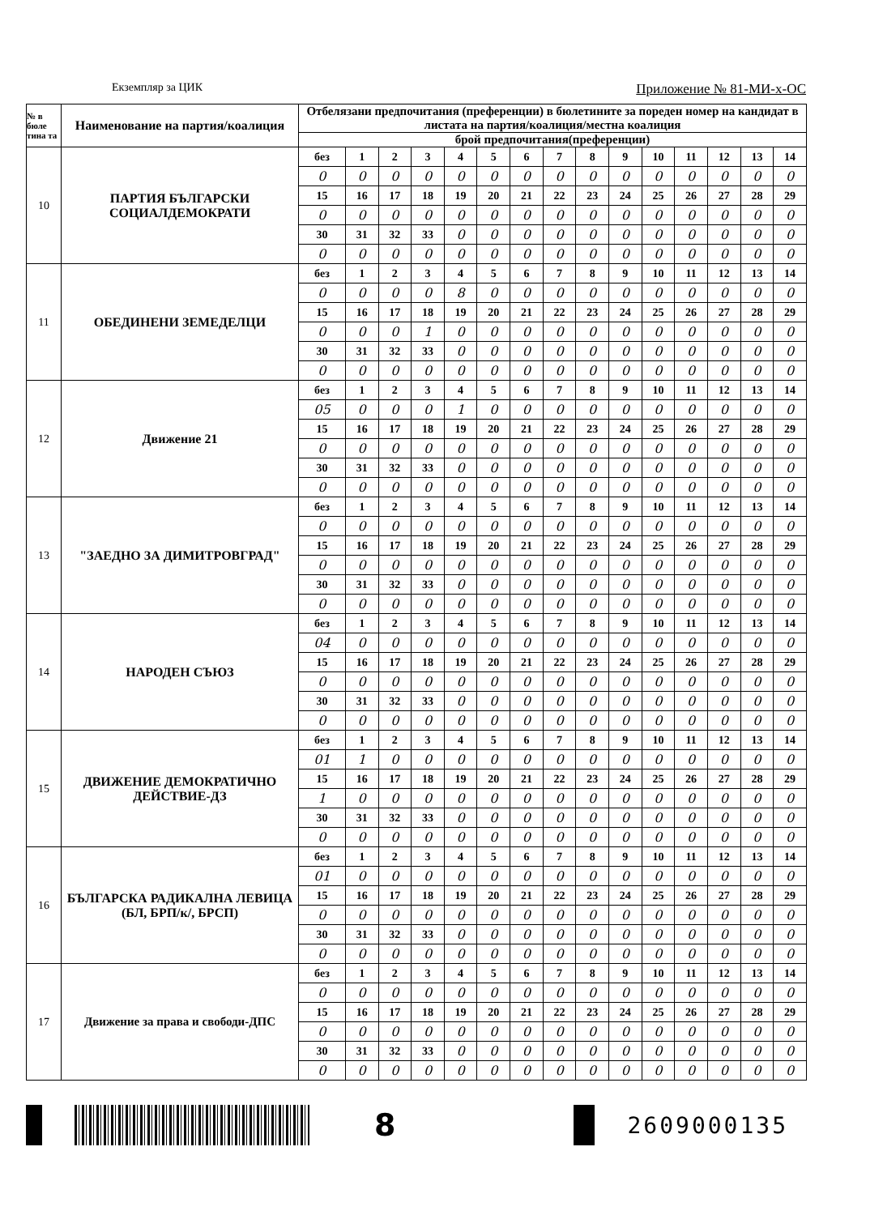Екземпляр за ЦИК Приложение № 81-МИ-х-ОС
| № в бюле тина та | Наименование на партия/коалиция | Отбелязани предпочитания (преференции) в бюлетините за пореден номер на кандидат в листата на партия/коалиция/местна коалиция | | | | | | | | | | | | | | |
| --- | --- | --- | --- | --- | --- | --- | --- | --- | --- | --- | --- | --- | --- | --- | --- | --- |
| | | брой предпочитания(преференции) | | | | | | | | | | | | | | |
| 10 | ПАРТИЯ БЪЛГАРСКИ СОЦИАЛДЕМОКРАТИ | без | 1 | 2 | 3 | 4 | 5 | 6 | 7 | 8 | 9 | 10 | 11 | 12 | 13 | 14 |
| | | 0 | 0 | 0 | 0 | 0 | 0 | 0 | 0 | 0 | 0 | 0 | 0 | 0 | 0 | 0 |
| | | 15 | 16 | 17 | 18 | 19 | 20 | 21 | 22 | 23 | 24 | 25 | 26 | 27 | 28 | 29 |
| | | 0 | 0 | 0 | 0 | 0 | 0 | 0 | 0 | 0 | 0 | 0 | 0 | 0 | 0 | 0 |
| | | 30 | 31 | 32 | 33 | 0 | 0 | 0 | 0 | 0 | 0 | 0 | 0 | 0 | 0 | 0 |
| | | 0 | 0 | 0 | 0 | 0 | 0 | 0 | 0 | 0 | 0 | 0 | 0 | 0 | 0 | 0 |
| 11 | ОБЕДИНЕНИ ЗЕМЕДЕЛЦИ | без | 1 | 2 | 3 | 4 | 5 | 6 | 7 | 8 | 9 | 10 | 11 | 12 | 13 | 14 |
| | | 0 | 0 | 0 | 0 | 8 | 0 | 0 | 0 | 0 | 0 | 0 | 0 | 0 | 0 | 0 |
| | | 15 | 16 | 17 | 18 | 19 | 20 | 21 | 22 | 23 | 24 | 25 | 26 | 27 | 28 | 29 |
| | | 0 | 0 | 0 | 1 | 0 | 0 | 0 | 0 | 0 | 0 | 0 | 0 | 0 | 0 | 0 |
| | | 30 | 31 | 32 | 33 | 0 | 0 | 0 | 0 | 0 | 0 | 0 | 0 | 0 | 0 | 0 |
| | | 0 | 0 | 0 | 0 | 0 | 0 | 0 | 0 | 0 | 0 | 0 | 0 | 0 | 0 | 0 |
| 12 | Движение 21 | без | 1 | 2 | 3 | 4 | 5 | 6 | 7 | 8 | 9 | 10 | 11 | 12 | 13 | 14 |
| | | 05 | 0 | 0 | 0 | 1 | 0 | 0 | 0 | 0 | 0 | 0 | 0 | 0 | 0 | 0 |
| | | 15 | 16 | 17 | 18 | 19 | 20 | 21 | 22 | 23 | 24 | 25 | 26 | 27 | 28 | 29 |
| | | 0 | 0 | 0 | 0 | 0 | 0 | 0 | 0 | 0 | 0 | 0 | 0 | 0 | 0 | 0 |
| | | 30 | 31 | 32 | 33 | 0 | 0 | 0 | 0 | 0 | 0 | 0 | 0 | 0 | 0 | 0 |
| | | 0 | 0 | 0 | 0 | 0 | 0 | 0 | 0 | 0 | 0 | 0 | 0 | 0 | 0 | 0 |
| 13 | "ЗАЕДНО ЗА ДИМИТРОВГРАД" | без | 1 | 2 | 3 | 4 | 5 | 6 | 7 | 8 | 9 | 10 | 11 | 12 | 13 | 14 |
| | | 0 | 0 | 0 | 0 | 0 | 0 | 0 | 0 | 0 | 0 | 0 | 0 | 0 | 0 | 0 |
| | | 15 | 16 | 17 | 18 | 19 | 20 | 21 | 22 | 23 | 24 | 25 | 26 | 27 | 28 | 29 |
| | | 0 | 0 | 0 | 0 | 0 | 0 | 0 | 0 | 0 | 0 | 0 | 0 | 0 | 0 | 0 |
| | | 30 | 31 | 32 | 33 | 0 | 0 | 0 | 0 | 0 | 0 | 0 | 0 | 0 | 0 | 0 |
| | | 0 | 0 | 0 | 0 | 0 | 0 | 0 | 0 | 0 | 0 | 0 | 0 | 0 | 0 | 0 |
| 14 | НАРОДЕН СЪЮЗ | без | 1 | 2 | 3 | 4 | 5 | 6 | 7 | 8 | 9 | 10 | 11 | 12 | 13 | 14 |
| | | 04 | 0 | 0 | 0 | 0 | 0 | 0 | 0 | 0 | 0 | 0 | 0 | 0 | 0 | 0 |
| | | 15 | 16 | 17 | 18 | 19 | 20 | 21 | 22 | 23 | 24 | 25 | 26 | 27 | 28 | 29 |
| | | 0 | 0 | 0 | 0 | 0 | 0 | 0 | 0 | 0 | 0 | 0 | 0 | 0 | 0 | 0 |
| | | 30 | 31 | 32 | 33 | 0 | 0 | 0 | 0 | 0 | 0 | 0 | 0 | 0 | 0 | 0 |
| | | 0 | 0 | 0 | 0 | 0 | 0 | 0 | 0 | 0 | 0 | 0 | 0 | 0 | 0 | 0 |
| 15 | ДВИЖЕНИЕ ДЕМОКРАТИЧНО ДЕЙСТВИЕ-ДЗ | без | 1 | 2 | 3 | 4 | 5 | 6 | 7 | 8 | 9 | 10 | 11 | 12 | 13 | 14 |
| | | 01 | 1 | 0 | 0 | 0 | 0 | 0 | 0 | 0 | 0 | 0 | 0 | 0 | 0 | 0 |
| | | 15 | 16 | 17 | 18 | 19 | 20 | 21 | 22 | 23 | 24 | 25 | 26 | 27 | 28 | 29 |
| | | 1 | 0 | 0 | 0 | 0 | 0 | 0 | 0 | 0 | 0 | 0 | 0 | 0 | 0 | 0 |
| | | 30 | 31 | 32 | 33 | 0 | 0 | 0 | 0 | 0 | 0 | 0 | 0 | 0 | 0 | 0 |
| | | 0 | 0 | 0 | 0 | 0 | 0 | 0 | 0 | 0 | 0 | 0 | 0 | 0 | 0 | 0 |
| 16 | БЪЛГАРСКА РАДИКАЛНА ЛЕВИЦА (БЛ, БРП/к/, БРСП) | без | 1 | 2 | 3 | 4 | 5 | 6 | 7 | 8 | 9 | 10 | 11 | 12 | 13 | 14 |
| | | 01 | 0 | 0 | 0 | 0 | 0 | 0 | 0 | 0 | 0 | 0 | 0 | 0 | 0 | 0 |
| | | 15 | 16 | 17 | 18 | 19 | 20 | 21 | 22 | 23 | 24 | 25 | 26 | 27 | 28 | 29 |
| | | 0 | 0 | 0 | 0 | 0 | 0 | 0 | 0 | 0 | 0 | 0 | 0 | 0 | 0 | 0 |
| | | 30 | 31 | 32 | 33 | 0 | 0 | 0 | 0 | 0 | 0 | 0 | 0 | 0 | 0 | 0 |
| | | 0 | 0 | 0 | 0 | 0 | 0 | 0 | 0 | 0 | 0 | 0 | 0 | 0 | 0 | 0 |
| 17 | Движение за права и свободи-ДПС | без | 1 | 2 | 3 | 4 | 5 | 6 | 7 | 8 | 9 | 10 | 11 | 12 | 13 | 14 |
| | | 0 | 0 | 0 | 0 | 0 | 0 | 0 | 0 | 0 | 0 | 0 | 0 | 0 | 0 | 0 |
| | | 15 | 16 | 17 | 18 | 19 | 20 | 21 | 22 | 23 | 24 | 25 | 26 | 27 | 28 | 29 |
| | | 0 | 0 | 0 | 0 | 0 | 0 | 0 | 0 | 0 | 0 | 0 | 0 | 0 | 0 | 0 |
| | | 30 | 31 | 32 | 33 | 0 | 0 | 0 | 0 | 0 | 0 | 0 | 0 | 0 | 0 | 0 |
| | | 0 | 0 | 0 | 0 | 0 | 0 | 0 | 0 | 0 | 0 | 0 | 0 | 0 | 0 | 0 |
8
2609000135